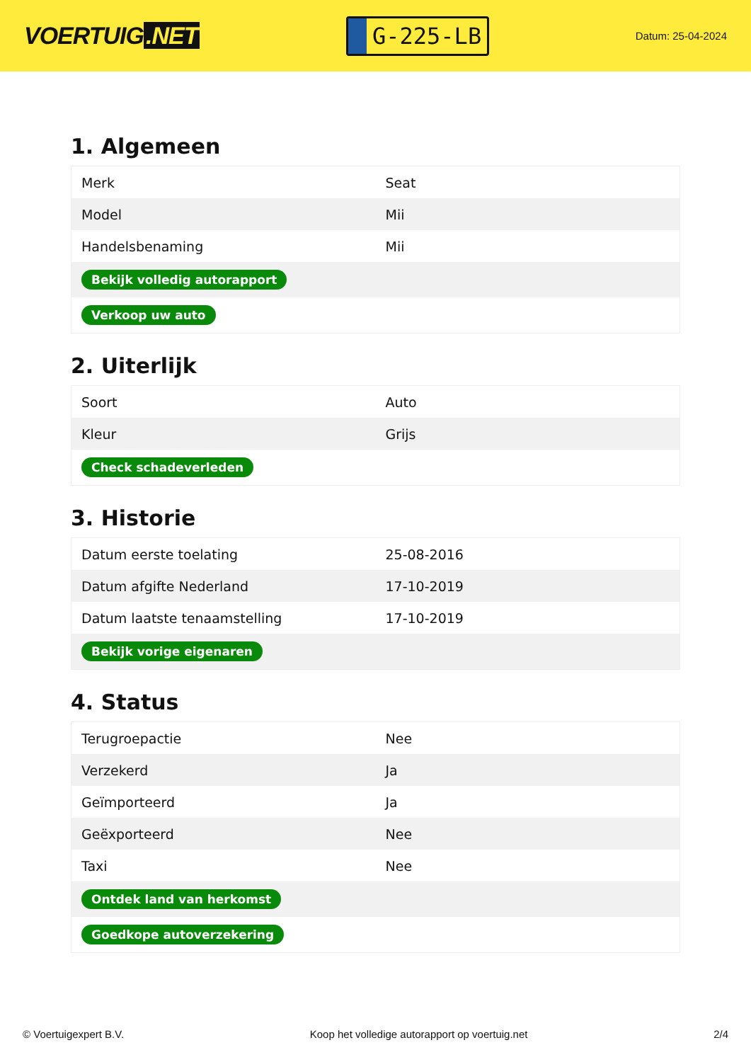VOERTUIG.NET
G-225-LB
Datum: 25-04-2024
1. Algemeen
| Merk | Seat |
| Model | Mii |
| Handelsbenaming | Mii |
| Bekijk volledig autorapport | |
| Verkoop uw auto | |
2. Uiterlijk
| Soort | Auto |
| Kleur | Grijs |
| Check schadeverleden | |
3. Historie
| Datum eerste toelating | 25-08-2016 |
| Datum afgifte Nederland | 17-10-2019 |
| Datum laatste tenaamstelling | 17-10-2019 |
| Bekijk vorige eigenaren | |
4. Status
| Terugroepactie | Nee |
| Verzekerd | Ja |
| Geïmporteerd | Ja |
| Geëxporteerd | Nee |
| Taxi | Nee |
| Ontdek land van herkomst | |
| Goedkope autoverzekering | |
© Voertuigexpert B.V. Koop het volledige autorapport op voertuig.net 2/4